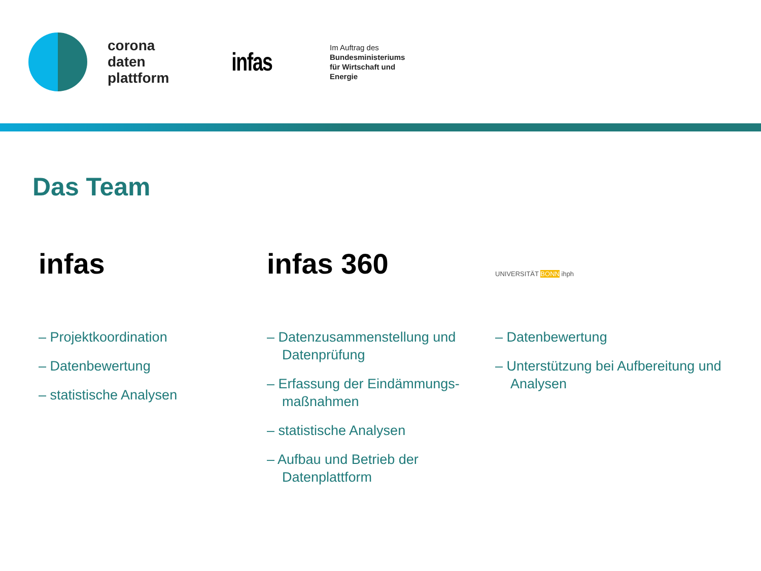corona
daten
plattform
infas
Im Auftrag des
Bundesministeriums
für Wirtschaft und
Energie
Das Team
infas
– Projektkoordination
– Datenbewertung
– statistische Analysen
infas 360
– Datenzusammenstellung und Datenprüfung
– Erfassung der Eindämmungs-maßnahmen
– statistische Analysen
– Aufbau und Betrieb der Datenplattform
UNIVERSITÄT BONN ihph
– Datenbewertung
– Unterstützung bei Aufbereitung und Analysen